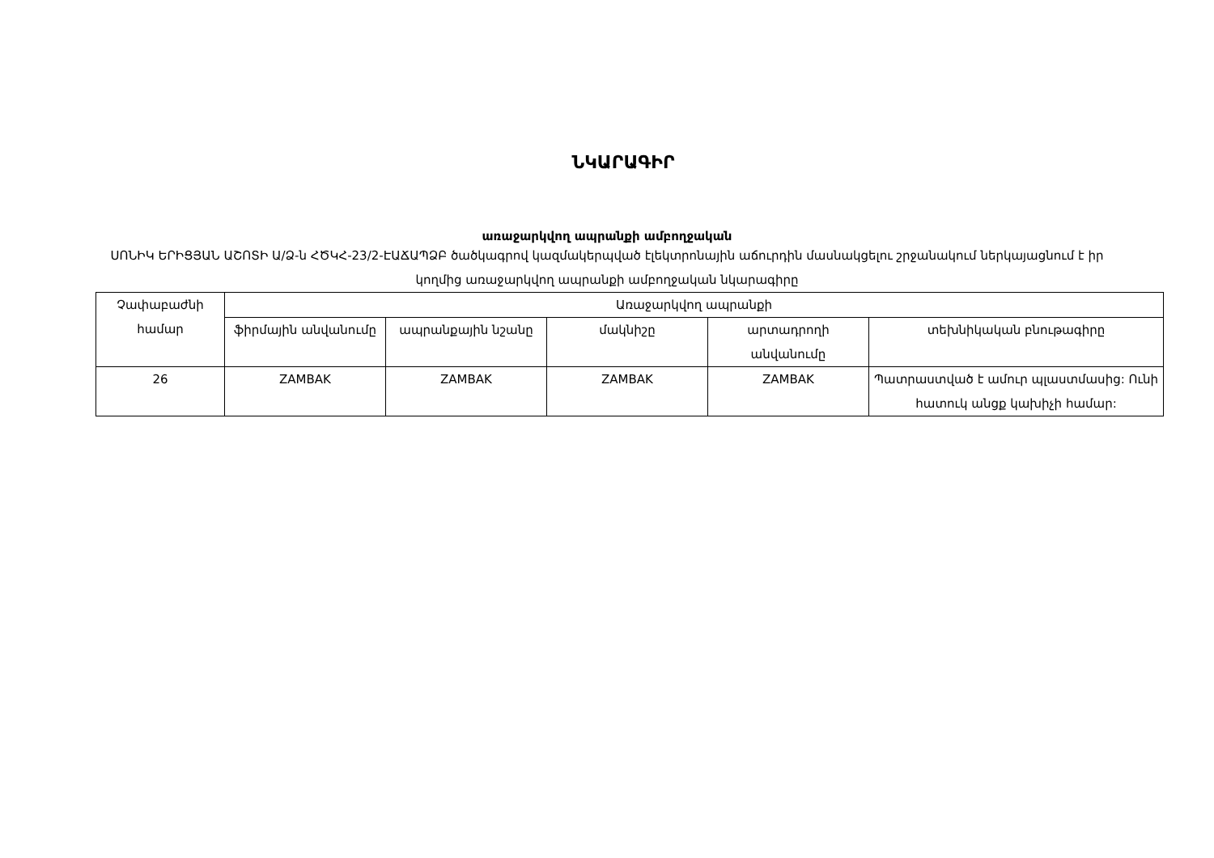ՆԿԱՐԱԳԻՐ
առաջարկվող ապրանքի ամբողջական
ՍՈՆԻԿ ԵՐԻՑՅԱՆ ԱՇՈՏԻ Ա/Ձ-ն ՀԾԿՀ-23/2-ԷԱՃԱՊՁԲ ծածկագրով կազմակերպված էլեկտրոնային աճուրդին մասնակցելու շրջանակում ներկայացնում է իր կողմից առաջարկվող ապրանքի ամբողջական նկարագիրը
| Չափաբաժնի համար | Առաջարկվող ապրանքի | | | | |
| --- | --- | --- | --- | --- | --- |
| | ֆիրմային անվանումը | ապրանքային նշանը | մակնիշը | արտադրողի անվանումը | տեխնիկական բնութագիրը |
| 26 | ZAMBAK | ZAMBAK | ZAMBAK | ZAMBAK | Պատրաստված է ամուր պլաստմասից: Ունի հատուկ անցք կախիչի համար: |